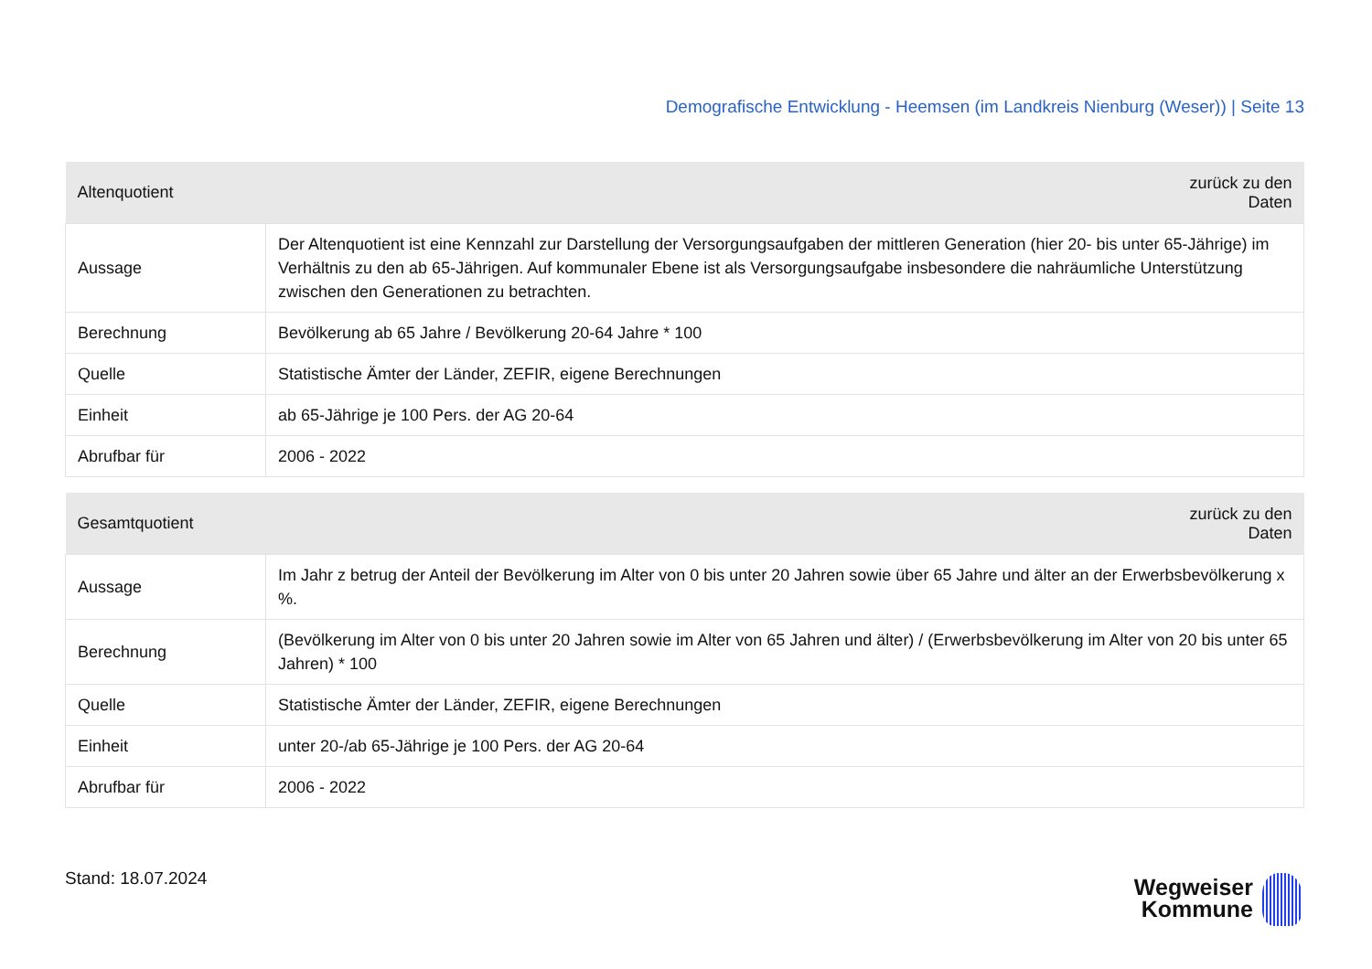Demografische Entwicklung - Heemsen (im Landkreis Nienburg (Weser)) | Seite 13
| Altenquotient | zurück zu den Daten |
| --- | --- |
| Aussage | Der Altenquotient ist eine Kennzahl zur Darstellung der Versorgungsaufgaben der mittleren Generation (hier 20- bis unter 65-Jährige) im Verhältnis zu den ab 65-Jährigen. Auf kommunaler Ebene ist als Versorgungsaufgabe insbesondere die nahräumliche Unterstützung zwischen den Generationen zu betrachten. |
| Berechnung | Bevölkerung ab 65 Jahre / Bevölkerung 20-64 Jahre * 100 |
| Quelle | Statistische Ämter der Länder, ZEFIR, eigene Berechnungen |
| Einheit | ab 65-Jährige je 100 Pers. der AG 20-64 |
| Abrufbar für | 2006 - 2022 |
| Gesamtquotient | zurück zu den Daten |
| --- | --- |
| Aussage | Im Jahr z betrug der Anteil der Bevölkerung im Alter von 0 bis unter 20 Jahren sowie über 65 Jahre und älter an der Erwerbsbevölkerung x %. |
| Berechnung | (Bevölkerung im Alter von 0 bis unter 20 Jahren sowie im Alter von 65 Jahren und älter) / (Erwerbsbevölkerung im Alter von 20 bis unter 65 Jahren) * 100 |
| Quelle | Statistische Ämter der Länder, ZEFIR, eigene Berechnungen |
| Einheit | unter 20-/ab 65-Jährige je 100 Pers. der AG 20-64 |
| Abrufbar für | 2006 - 2022 |
Stand: 18.07.2024
Wegweiser
Kommune